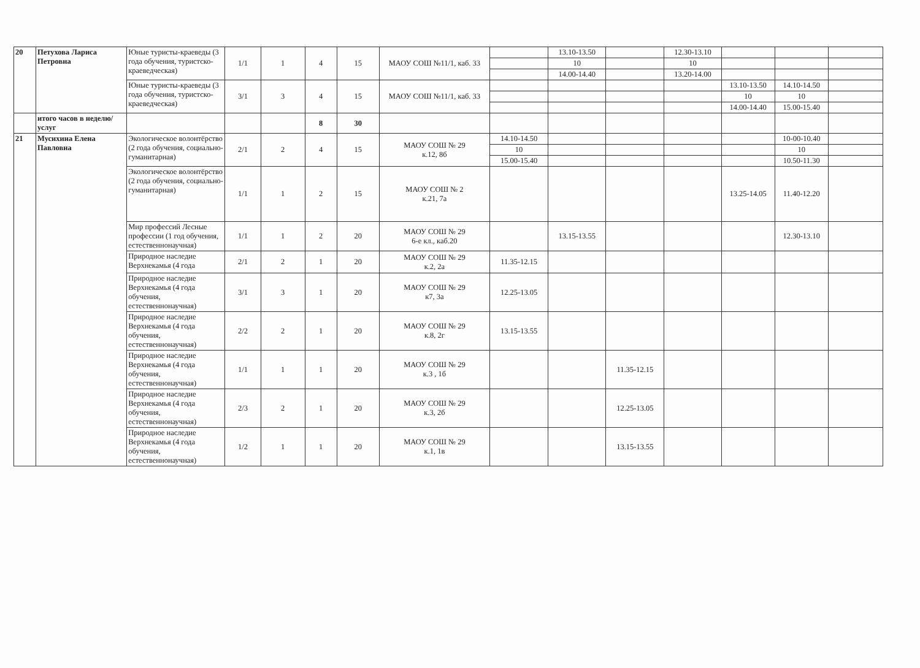| 20 | Петухова Лариса Петровна | Юные туристы-краеведы (3 года обучения, туристско-краеведческая) | 1/1 | 1 | 4 | 15 | МАОУ СОШ №11/1, каб. 33 | | 13.10-13.50 | | 12.30-13.10 | | | |
| | | | | | | | | | 10 | | 10 | | | |
| | | | | | | | | | 14.00-14.40 | | 13.20-14.00 | | | |
| | | Юные туристы-краеведы (3 года обучения, туристско-краеведческая) | 3/1 | 3 | 4 | 15 | МАОУ СОШ №11/1, каб. 33 | | | | | 13.10-13.50 | 14.10-14.50 | |
| | | | | | | | | | | | | 10 | 10 | |
| | | | | | | | | | | | | 14.00-14.40 | 15.00-15.40 | |
| | итого часов в неделю/услуг | | | | 8 | 30 | | | | | | | | |
| 21 | Мусихина Елена Павловна | Экологическое волонтёрство (2 года обучения, социально-гуманитарная) | 2/1 | 2 | 4 | 15 | МАОУ СОШ № 29 к.12, 8б | 14.10-14.50 | | | | | 10-00-10.40 | |
| | | | | | | | | 10 | | | | | 10 | |
| | | | | | | | | 15.00-15.40 | | | | | 10.50-11.30 | |
| | | Экологическое волонтёрство (2 года обучения, социально-гуманитарная) | 1/1 | 1 | 2 | 15 | МАОУ СОШ № 2 к.21, 7а | | | | | 13.25-14.05 | 11.40-12.20 | |
| | | Мир профессий Лесные профессии (1 год обучения, естественнонаучная) | 1/1 | 1 | 2 | 20 | МАОУ СОШ № 29 6-е кл., каб.20 | | 13.15-13.55 | | | | 12.30-13.10 | |
| | | Природное наследие Верхнекамья (4 года | 2/1 | 2 | 1 | 20 | МАОУ СОШ № 29 к.2, 2а | 11.35-12.15 | | | | | | |
| | | Природное наследие Верхнекамья (4 года обучения, естественнонаучная) | 3/1 | 3 | 1 | 20 | МАОУ СОШ № 29 к7, 3а | 12.25-13.05 | | | | | | |
| | | Природное наследие Верхнекамья (4 года обучения, естественнонаучная) | 2/2 | 2 | 1 | 20 | МАОУ СОШ № 29 к.8, 2г | 13.15-13.55 | | | | | | |
| | | Природное наследие Верхнекамья (4 года обучения, естественнонаучная) | 1/1 | 1 | 1 | 20 | МАОУ СОШ № 29 к.3 , 1б | | | 11.35-12.15 | | | | |
| | | Природное наследие Верхнекамья (4 года обучения, естественнонаучная) | 2/3 | 2 | 1 | 20 | МАОУ СОШ № 29 к.3, 2б | | | 12.25-13.05 | | | | |
| | | Природное наследие Верхнекамья (4 года обучения, естественнонаучная) | 1/2 | 1 | 1 | 20 | МАОУ СОШ № 29 к.1, 1в | | | 13.15-13.55 | | | | |